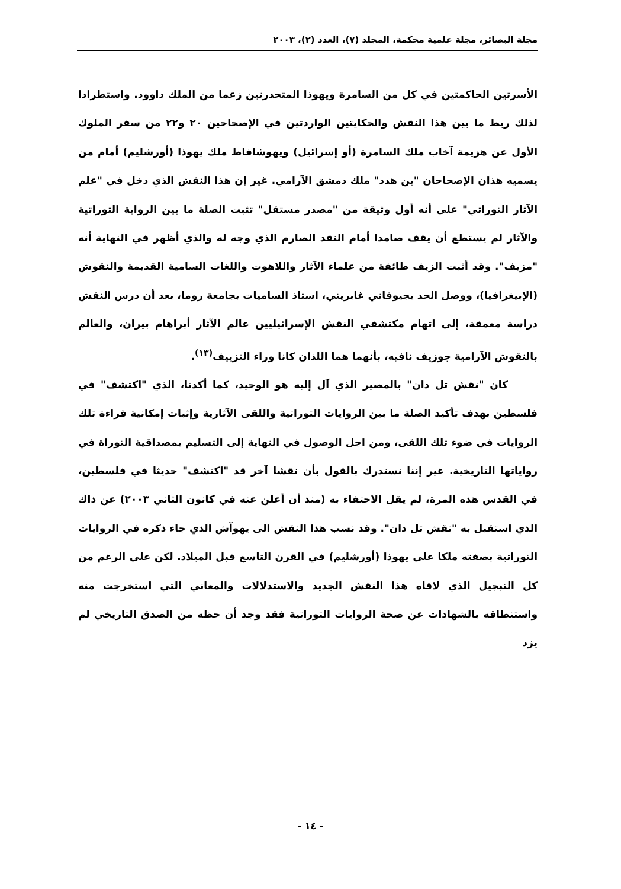مجلة البصائر، مجلة علمية محكمة، المجلد (٧)، العدد (٢)، ٢٠٠٣
الأسرتين الحاكمتين في كل من السامرة ويهوذا المتحدرتين زعما من الملك داوود. واستطرادا لذلك ربط ما بين هذا النقش والحكايتين الواردتين في الإصحاحين ٢٠ و٢٢ من سفر الملوك الأول عن هزيمة آخاب ملك السامرة (أو إسرائيل) ويهوشافاط ملك يهوذا (أورشليم) أمام من يسميه هذان الإصحاحان "بن هدد" ملك دمشق الآرامي. غير إن هذا النقش الذي دخل في "علم الآثار التوراتي" على أنه أول وثيقة من "مصدر مستقل" تثبت الصلة ما بين الرواية التوراتية والآثار لم يستطع أن يقف صامدا أمام النقد الصارم الذي وجه له والذي أظهر في النهاية أنه "مزيف". وقد أثبت الزيف طائفة من علماء الآثار واللاهوت واللغات السامية القديمة والنقوش (الإبيغرافيا)، ووصل الحد بجيوفاني غابريني، استاذ الساميات بجامعة روما، بعد أن درس النقش دراسة معمقة، إلى اتهام مكتشفي النقش الإسرائيليين عالم الآثار أبراهام بيران، والعالم بالنقوش الآرامية جوزيف نافيه، بأنهما هما اللذان كانا وراء التزييف<sup>(١٣)</sup>.
كان "نقش تل دان" بالمصير الذي آل إليه هو الوحيد، كما أكدنا، الذي "اكتشف" في فلسطين بهدف تأكيد الصلة ما بين الروايات التوراتية واللقى الآثارية وإثبات إمكانية قراءة تلك الروايات في ضوء تلك اللقى، ومن اجل الوصول في النهاية إلى التسليم بمصداقية التوراة في رواياتها التاريخية. غير إننا نستدرك بالقول بأن نقشا آخر قد "اكتشف" حديثا في فلسطين، في القدس هذه المرة، لم يقل الاحتفاء به (منذ أن أعلن عنه في كانون الثاني ٢٠٠٣) عن ذاك الذي استقبل به "نقش تل دان". وقد نسب هذا النقش الى يهوآش الذي جاء ذكره في الروايات التوراتية بصفته ملكا على يهوذا (أورشليم) في القرن التاسع قبل الميلاد. لكن على الرغم من كل التبجيل الذي لاقاه هذا النقش الجديد والاستدلالات والمعاني التي استخرجت منه واستنطاقه بالشهادات عن صحة الروايات التوراتية فقد وجد أن حظه من الصدق التاريخي لم يزد
- ١٤ -